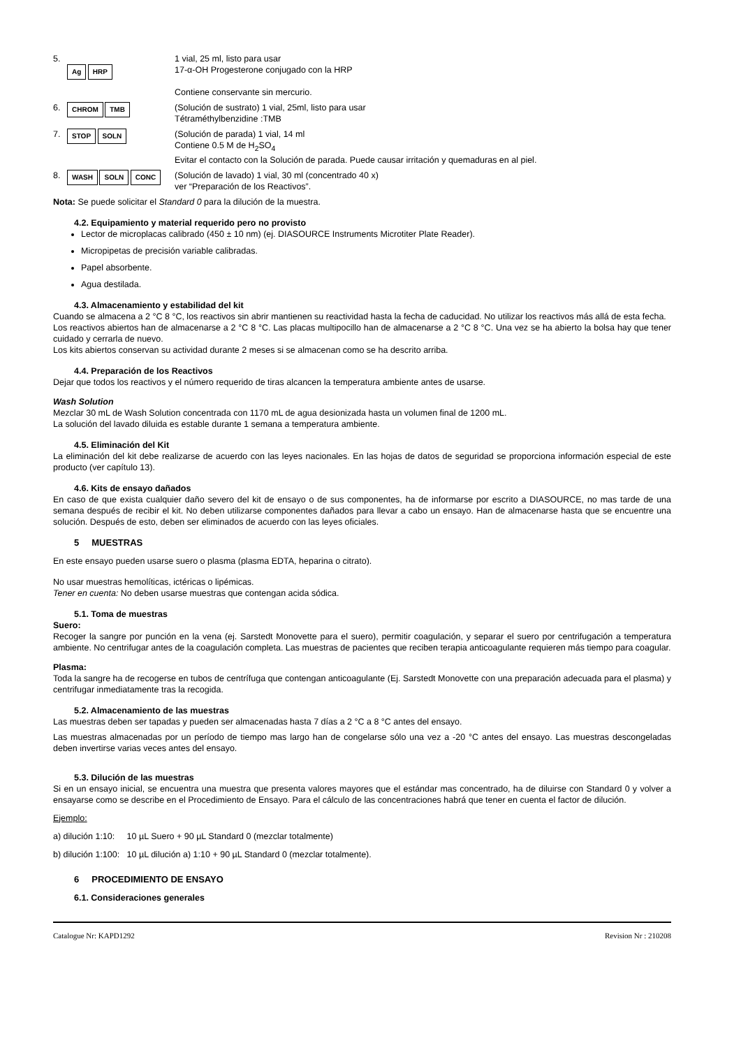5.
Ag HRP
1 vial, 25 ml, listo para usar
17-α-OH Progesterone conjugado con la HRP
Contiene conservante sin mercurio.
6.
CHROM TMB
(Solución de sustrato) 1 vial, 25ml, listo para usar
Tétraméthylbenzidine :TMB
7.
STOP SOLN
(Solución de parada) 1 vial, 14 ml
Contiene 0.5 M de H<sub>2</sub>SO<sub>4</sub>
Evitar el contacto con la Solución de parada. Puede causar irritación y quemaduras en al piel.
8.
WASH SOLN CONC
(Solución de lavado) 1 vial, 30 ml (concentrado 40 x)
ver “Preparación de los Reactivos”.
Nota: Se puede solicitar el Standard 0 para la dilución de la muestra.
4.2. Equipamiento y material requerido pero no provisto
Lector de microplacas calibrado (450 ± 10 nm) (ej. DIASOURCE Instruments Microtiter Plate Reader).
Micropipetas de precisión variable calibradas.
Papel absorbente.
Agua destilada.
4.3. Almacenamiento y estabilidad del kit
Cuando se almacena a 2 °C 8 °C, los reactivos sin abrir mantienen su reactividad hasta la fecha de caducidad. No utilizar los reactivos más allá de esta fecha.
Los reactivos abiertos han de almacenarse a 2 °C 8 °C. Las placas multipocillo han de almacenarse a 2 °C 8 °C. Una vez se ha abierto la bolsa hay que tener cuidado y cerrarla de nuevo.
Los kits abiertos conservan su actividad durante 2 meses si se almacenan como se ha descrito arriba.
4.4. Preparación de los Reactivos
Dejar que todos los reactivos y el número requerido de tiras alcancen la temperatura ambiente antes de usarse.
Wash Solution
Mezclar 30 mL de Wash Solution concentrada con 1170 mL de agua desionizada hasta un volumen final de 1200 mL.
La solución del lavado diluida es estable durante 1 semana a temperatura ambiente.
4.5. Eliminación del Kit
La eliminación del kit debe realizarse de acuerdo con las leyes nacionales. En las hojas de datos de seguridad se proporciona información especial de este producto (ver capítulo 13).
4.6. Kits de ensayo dañados
En caso de que exista cualquier daño severo del kit de ensayo o de sus componentes, ha de informarse por escrito a DIASOURCE, no mas tarde de una semana después de recibir el kit. No deben utilizarse componentes dañados para llevar a cabo un ensayo. Han de almacenarse hasta que se encuentre una solución. Después de esto, deben ser eliminados de acuerdo con las leyes oficiales.
5 MUESTRAS
En este ensayo pueden usarse suero o plasma (plasma EDTA, heparina o citrato).
No usar muestras hemolíticas, ictéricas o lipémicas.
Tener en cuenta: No deben usarse muestras que contengan acida sódica.
5.1. Toma de muestras
Suero:
Recoger la sangre por punción en la vena (ej. Sarstedt Monovette para el suero), permitir coagulación, y separar el suero por centrifugación a temperatura ambiente. No centrifugar antes de la coagulación completa. Las muestras de pacientes que reciben terapia anticoagulante requieren más tiempo para coagular.
Plasma:
Toda la sangre ha de recogerse en tubos de centrífuga que contengan anticoagulante (Ej. Sarstedt Monovette con una preparación adecuada para el plasma) y centrifugar inmediatamente tras la recogida.
5.2. Almacenamiento de las muestras
Las muestras deben ser tapadas y pueden ser almacenadas hasta 7 días a 2 °C a 8 °C antes del ensayo.
Las muestras almacenadas por un período de tiempo mas largo han de congelarse sólo una vez a -20 °C antes del ensayo. Las muestras descongeladas deben invertirse varias veces antes del ensayo.
5.3. Dilución de las muestras
Si en un ensayo inicial, se encuentra una muestra que presenta valores mayores que el estándar mas concentrado, ha de diluirse con Standard 0 y volver a ensayarse como se describe en el Procedimiento de Ensayo. Para el cálculo de las concentraciones habrá que tener en cuenta el factor de dilución.
Ejemplo:
a) dilución 1:10: 10 µL Suero + 90 µL Standard 0 (mezclar totalmente)
b) dilución 1:100: 10 µL dilución a) 1:10 + 90 µL Standard 0 (mezclar totalmente).
6 PROCEDIMIENTO DE ENSAYO
6.1. Consideraciones generales
Catalogue Nr: KAPD1292 Revision Nr : 210208